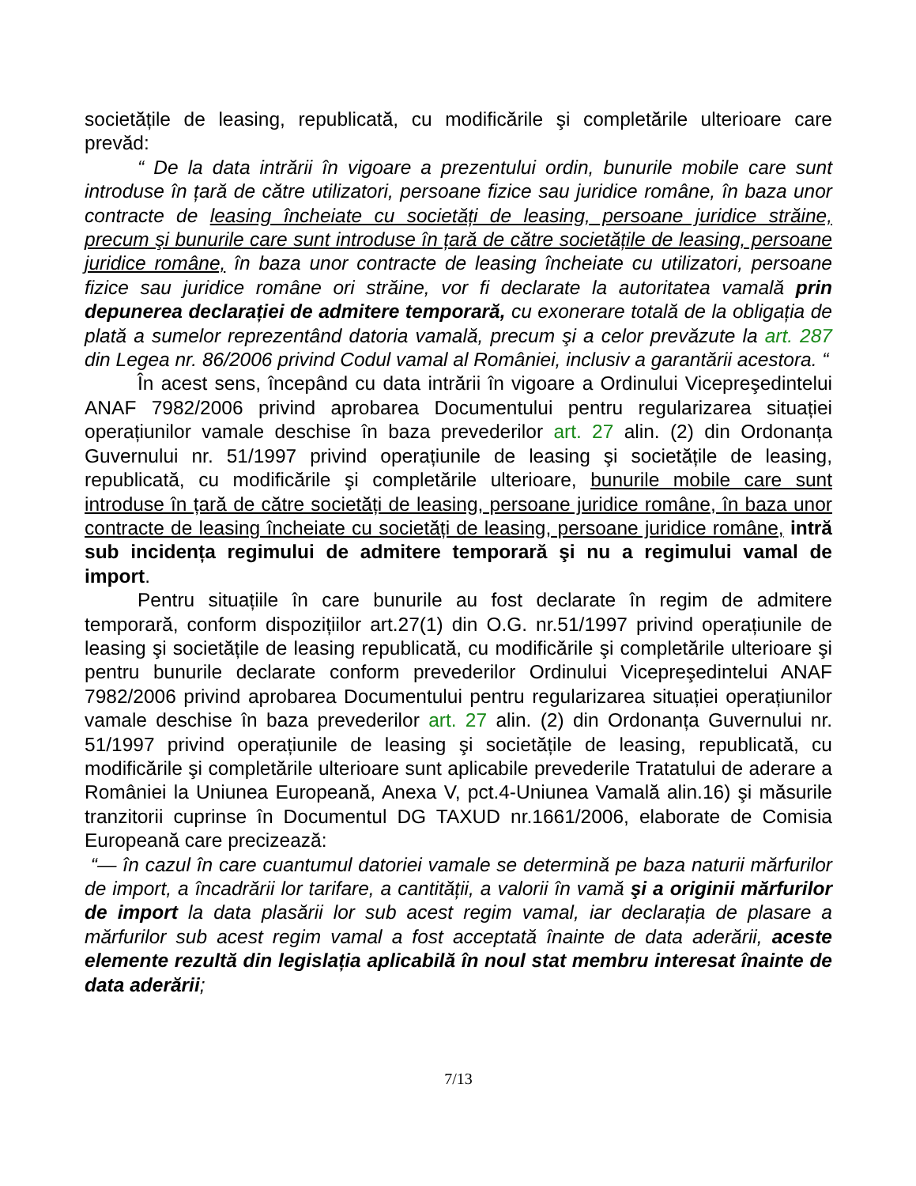societățile de leasing, republicată, cu modificările şi completările ulterioare care prevăd:
“ De la data intrării în vigoare a prezentului ordin, bunurile mobile care sunt introduse în țară de către utilizatori, persoane fizice sau juridice române, în baza unor contracte de leasing încheiate cu societăți de leasing, persoane juridice străine, precum şi bunurile care sunt introduse în țară de către societățile de leasing, persoane juridice române, în baza unor contracte de leasing încheiate cu utilizatori, persoane fizice sau juridice române ori străine, vor fi declarate la autoritatea vamală prin depunerea declarației de admitere temporară, cu exonerare totală de la obligația de plată a sumelor reprezentând datoria vamală, precum şi a celor prevăzute la art. 287 din Legea nr. 86/2006 privind Codul vamal al României, inclusiv a garantării acestora. “
În acest sens, începând cu data intrării în vigoare a Ordinului Vicepreşedintelui ANAF 7982/2006 privind aprobarea Documentului pentru regularizarea situației operațiunilor vamale deschise în baza prevederilor art. 27 alin. (2) din Ordonanța Guvernului nr. 51/1997 privind operațiunile de leasing şi societățile de leasing, republicată, cu modificările şi completările ulterioare, bunurile mobile care sunt introduse în țară de către societăți de leasing, persoane juridice române, în baza unor contracte de leasing încheiate cu societăți de leasing, persoane juridice române, intră sub incidența regimului de admitere temporară şi nu a regimului vamal de import.
Pentru situațiile în care bunurile au fost declarate în regim de admitere temporară, conform dispozițiilor art.27(1) din O.G. nr.51/1997 privind operațiunile de leasing şi societățile de leasing republicată, cu modificările şi completările ulterioare şi pentru bunurile declarate conform prevederilor Ordinului Vicepreşedintelui ANAF 7982/2006 privind aprobarea Documentului pentru regularizarea situației operațiunilor vamale deschise în baza prevederilor art. 27 alin. (2) din Ordonanța Guvernului nr. 51/1997 privind operațiunile de leasing şi societățile de leasing, republicată, cu modificările şi completările ulterioare sunt aplicabile prevederile Tratatului de aderare a României la Uniunea Europeană, Anexa V, pct.4-Uniunea Vamală alin.16) şi măsurile tranzitorii cuprinse în Documentul DG TAXUD nr.1661/2006, elaborate de Comisia Europeană care precizează:
“— în cazul în care cuantumul datoriei vamale se determină pe baza naturii mărfurilor de import, a încadrării lor tarifare, a cantității, a valorii în vamă şi a originii mărfurilor de import la data plasării lor sub acest regim vamal, iar declarația de plasare a mărfurilor sub acest regim vamal a fost acceptată înainte de data aderării, aceste elemente rezultă din legislația aplicabilă în noul stat membru interesat înainte de data aderării;
7/13